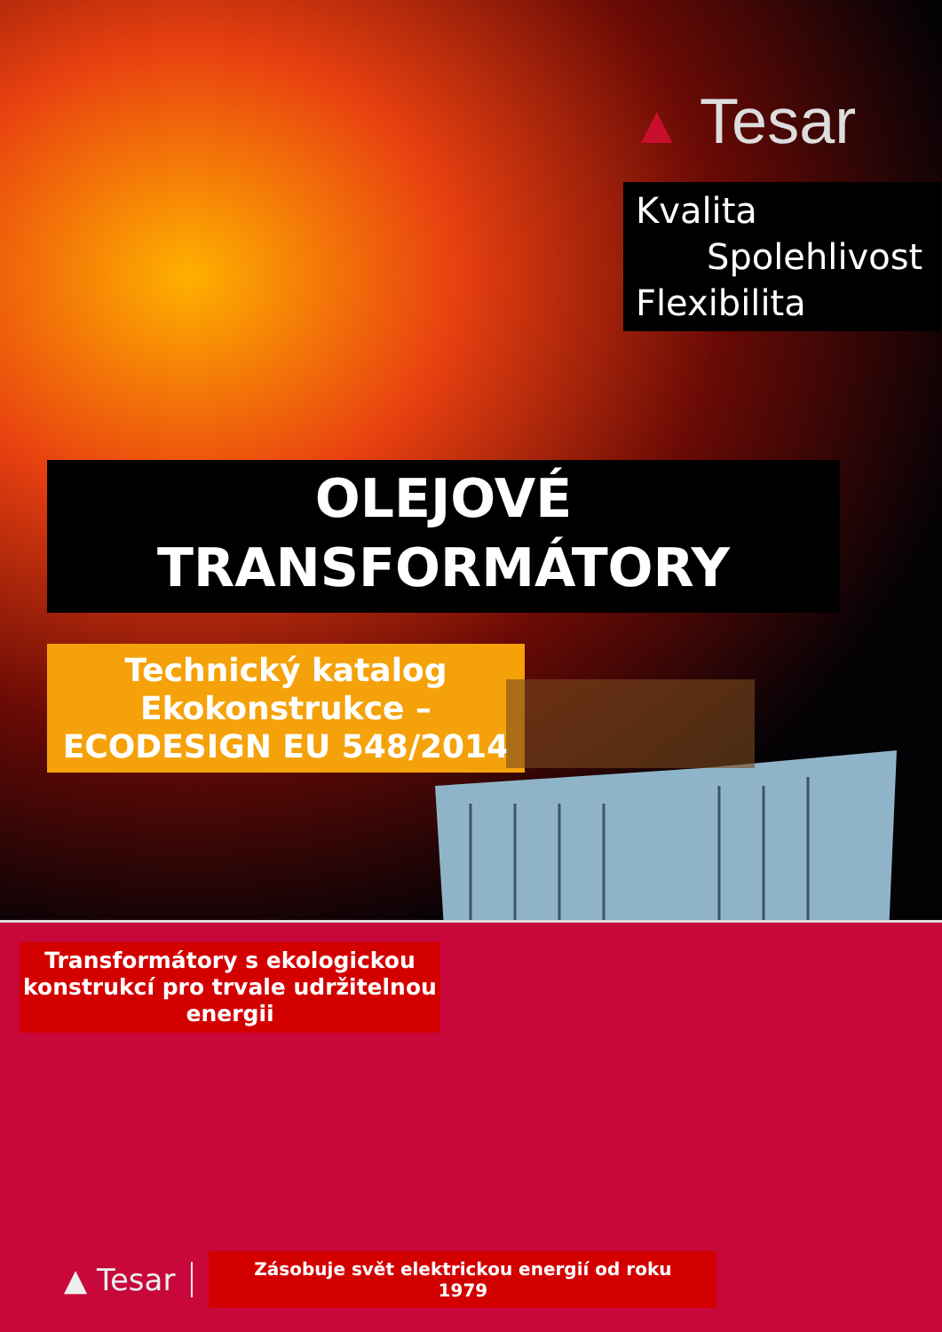▲ Tesar
Kvalita
Spolehlivost
Flexibilita
OLEJOVÉ
TRANSFORMÁTORY
Technický katalog
Ekokonstrukce –
ECODESIGN EU 548/2014
Transformátory s ekologickou
konstrukcí pro trvale udržitelnou
energii
▲ Tesar
Zásobuje svět elektrickou energií od roku 1979